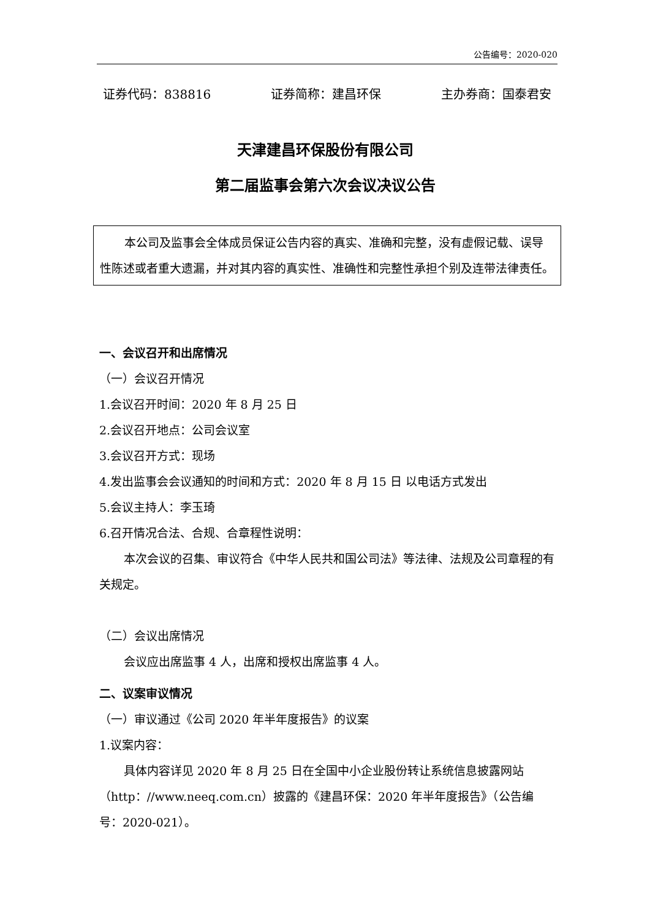公告编号：2020-020
证券代码：838816 证券简称：建昌环保 主办券商：国泰君安
天津建昌环保股份有限公司
第二届监事会第六次会议决议公告
本公司及监事会全体成员保证公告内容的真实、准确和完整，没有虚假记载、误导性陈述或者重大遗漏，并对其内容的真实性、准确性和完整性承担个别及连带法律责任。
一、会议召开和出席情况
（一）会议召开情况
1.会议召开时间：2020 年 8 月 25 日
2.会议召开地点：公司会议室
3.会议召开方式：现场
4.发出监事会会议通知的时间和方式：2020 年 8 月 15 日 以电话方式发出
5.会议主持人：李玉琦
6.召开情况合法、合规、合章程性说明：
本次会议的召集、审议符合《中华人民共和国公司法》等法律、法规及公司章程的有关规定。
（二）会议出席情况
会议应出席监事 4 人，出席和授权出席监事 4 人。
二、议案审议情况
（一）审议通过《公司 2020 年半年度报告》的议案
1.议案内容：
具体内容详见 2020 年 8 月 25 日在全国中小企业股份转让系统信息披露网站（http：//www.neeq.com.cn）披露的《建昌环保：2020 年半年度报告》（公告编号：2020-021）。